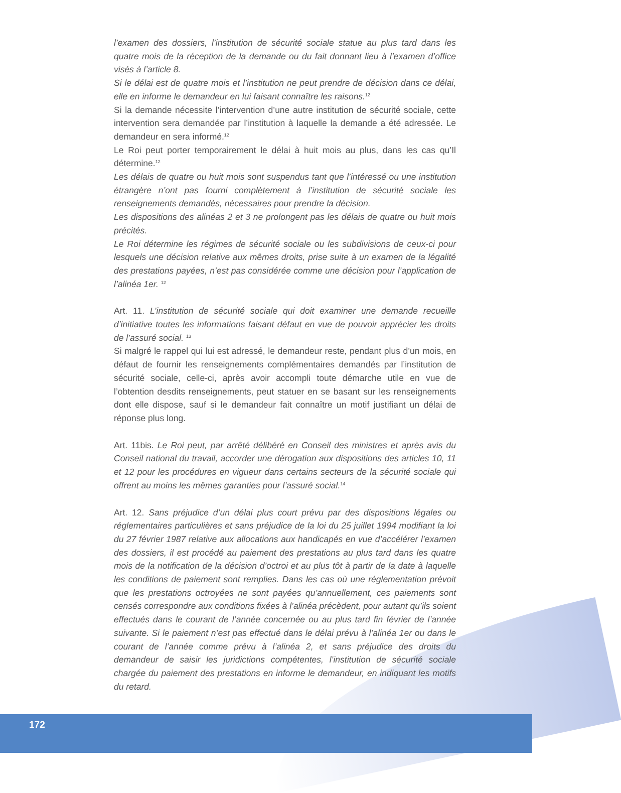l’examen des dossiers, l’institution de sécurité sociale statue au plus tard dans les quatre mois de la réception de la demande ou du fait donnant lieu à l’examen d’office visés à l’article 8.
Si le délai est de quatre mois et l’institution ne peut prendre de décision dans ce délai, elle en informe le demandeur en lui faisant connaître les raisons.<sup>12</sup>
Si la demande nécessite l’intervention d’une autre institution de sécurité sociale, cette intervention sera demandée par l’institution à laquelle la demande a été adressée. Le demandeur en sera informé.<sup>12</sup>
Le Roi peut porter temporairement le délai à huit mois au plus, dans les cas qu’Il détermine.<sup>12</sup>
Les délais de quatre ou huit mois sont suspendus tant que l’intéressé ou une institution étrangère n’ont pas fourni complètement à l’institution de sécurité sociale les renseignements demandés, nécessaires pour prendre la décision.
Les dispositions des alinéas 2 et 3 ne prolongent pas les délais de quatre ou huit mois précités.
Le Roi détermine les régimes de sécurité sociale ou les subdivisions de ceux-ci pour lesquels une décision relative aux mêmes droits, prise suite à un examen de la légalité des prestations payées, n’est pas considérée comme une décision pour l’application de l’alinéa 1er. <sup>12</sup>
Art. 11. L’institution de sécurité sociale qui doit examiner une demande recueille d’initiative toutes les informations faisant défaut en vue de pouvoir apprécier les droits de l’assuré social. <sup>13</sup>
Si malgré le rappel qui lui est adressé, le demandeur reste, pendant plus d’un mois, en défaut de fournir les renseignements complémentaires demandés par l’institution de sécurité sociale, celle-ci, après avoir accompli toute démarche utile en vue de l’obtention desdits renseignements, peut statuer en se basant sur les renseignements dont elle dispose, sauf si le demandeur fait connaître un motif justifiant un délai de réponse plus long.
Art. 11bis. Le Roi peut, par arrêté délibéré en Conseil des ministres et après avis du Conseil national du travail, accorder une dérogation aux dispositions des articles 10, 11 et 12 pour les procédures en vigueur dans certains secteurs de la sécurité sociale qui offrent au moins les mêmes garanties pour l’assuré social.<sup>14</sup>
Art. 12. Sans préjudice d’un délai plus court prévu par des dispositions légales ou réglementaires particulières et sans préjudice de la loi du 25 juillet 1994 modifiant la loi du 27 février 1987 relative aux allocations aux handicapés en vue d’accélérer l’examen des dossiers, il est procédé au paiement des prestations au plus tard dans les quatre mois de la notification de la décision d’octroi et au plus tôt à partir de la date à laquelle les conditions de paiement sont remplies. Dans les cas où une réglementation prévoit que les prestations octroyées ne sont payées qu’annuellement, ces paiements sont censés correspondre aux conditions fixées à l’alinéa précèdent, pour autant qu’ils soient effectués dans le courant de l’année concernée ou au plus tard fin février de l’année suivante. Si le paiement n’est pas effectué dans le délai prévu à l’alinéa 1er ou dans le courant de l’année comme prévu à l’alinéa 2, et sans préjudice des droits du demandeur de saisir les juridictions compétentes, l’institution de sécurité sociale chargée du paiement des prestations en informe le demandeur, en indiquant les motifs du retard.
172